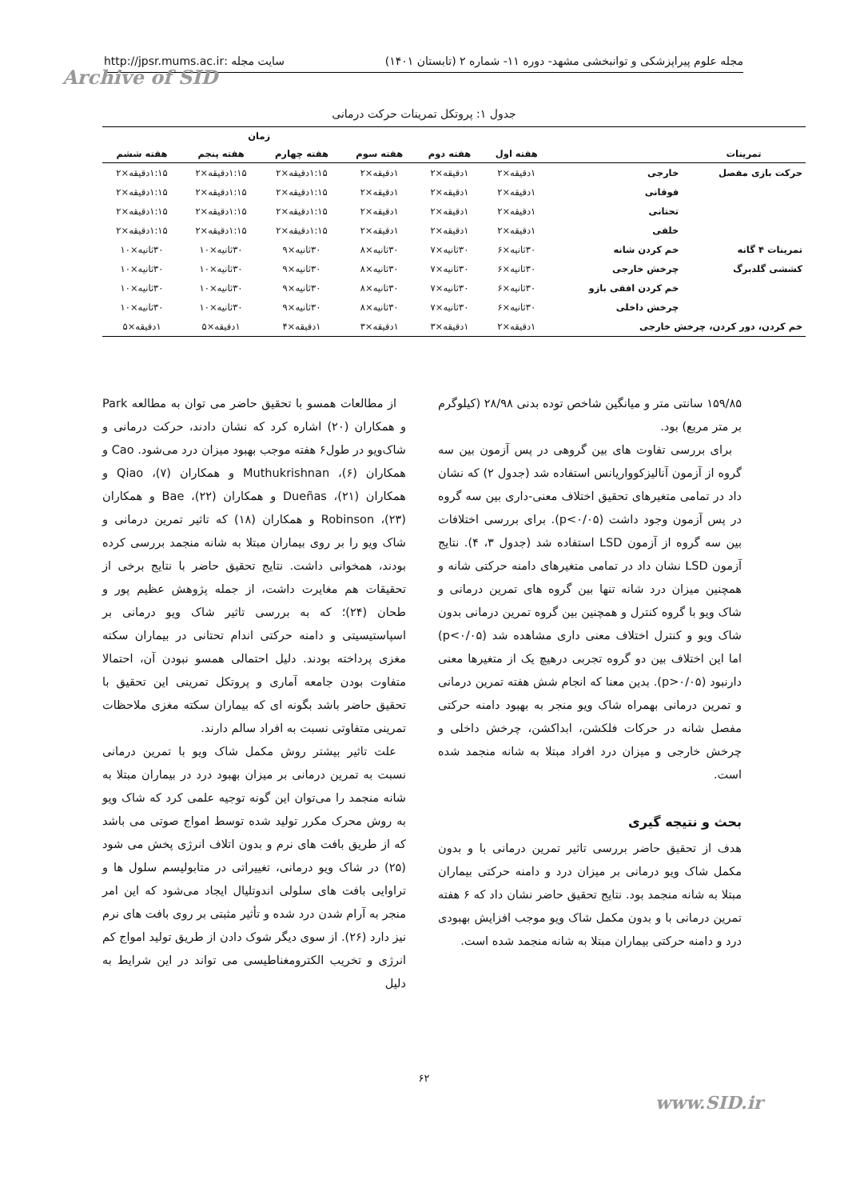مجله علوم پیراپزشکی و توانبخشی مشهد- دوره ۱۱- شماره ۲ (تابستان ۱۴۰۱) سایت مجله :http://jpsr.mums.ac.ir
Archive of SID
جدول ۱: پروتکل تمرینات حرکت درمانی
| | | | | زمان | | | |
| --- | --- | --- | --- | --- | --- | --- | --- |
| تمرینات | | هفته اول | هفته دوم | هفته سوم | هفته چهارم | هفته پنجم | هفته ششم |
| حرکت بازی مفصل | خارجی | ۱دقیقه×۲ | ۱دقیقه×۲ | ۱دقیقه×۲ | ۱:۱۵دقیقه×۲ | ۱:۱۵دقیقه×۲ | ۱:۱۵دقیقه×۲ |
| | فوقانی | ۱دقیقه×۲ | ۱دقیقه×۲ | ۱دقیقه×۲ | ۱:۱۵دقیقه×۲ | ۱:۱۵دقیقه×۲ | ۱:۱۵دقیقه×۲ |
| | تحتانی | ۱دقیقه×۲ | ۱دقیقه×۲ | ۱دقیقه×۲ | ۱:۱۵دقیقه×۲ | ۱:۱۵دقیقه×۲ | ۱:۱۵دقیقه×۲ |
| | خلفی | ۱دقیقه×۲ | ۱دقیقه×۲ | ۱دقیقه×۲ | ۱:۱۵دقیقه×۲ | ۱:۱۵دقیقه×۲ | ۱:۱۵دقیقه×۲ |
| تمرینات ۴ گانه | خم کردن شانه | ۳۰ثانیه×۶ | ۳۰ثانیه×۷ | ۳۰ثانیه×۸ | ۳۰ثانیه×۹ | ۳۰ثانیه×۱۰ | ۳۰ثانیه×۱۰ |
| کششی گلدبرگ | چرخش خارجی | ۳۰ثانیه×۶ | ۳۰ثانیه×۷ | ۳۰ثانیه×۸ | ۳۰ثانیه×۹ | ۳۰ثانیه×۱۰ | ۳۰ثانیه×۱۰ |
| | خم کردن افقی بازو | ۳۰ثانیه×۶ | ۳۰ثانیه×۷ | ۳۰ثانیه×۸ | ۳۰ثانیه×۹ | ۳۰ثانیه×۱۰ | ۳۰ثانیه×۱۰ |
| | چرخش داخلی | ۳۰ثانیه×۶ | ۳۰ثانیه×۷ | ۳۰ثانیه×۸ | ۳۰ثانیه×۹ | ۳۰ثانیه×۱۰ | ۳۰ثانیه×۱۰ |
| خم کردن، دور کردن، چرخش خارجی | | ۱دقیقه×۲ | ۱دقیقه×۳ | ۱دقیقه×۳ | ۱دقیقه×۴ | ۱دقیقه×۵ | ۱دقیقه×۵ |
۱۵۹/۸۵ سانتی متر و میانگین شاخص توده بدنی ۲۸/۹۸ (کیلوگرم بر متر مربع) بود.
برای بررسی تفاوت های بین گروهی در پس آزمون بین سه گروه از آزمون آنالیزکوواریانس استفاده شد (جدول ۲) که نشان داد در تمامی متغیرهای تحقیق اختلاف معنی-داری بین سه گروه در پس آزمون وجود داشت (p<۰/۰۵). برای بررسی اختلافات بین سه گروه از آزمون LSD استفاده شد (جدول ۳، ۴). نتایج آزمون LSD نشان داد در تمامی متغیرهای دامنه حرکتی شانه و همچنین میزان درد شانه تنها بین گروه های تمرین درمانی و شاک ویو با گروه کنترل و همچنین بین گروه تمرین درمانی بدون شاک ویو و کنترل اختلاف معنی داری مشاهده شد (p<۰/۰۵) اما این اختلاف بین دو گروه تجربی درهیچ یک از متغیرها معنی دارنبود (p>۰/۰۵). بدین معنا که انجام شش هفته تمرین درمانی و تمرین درمانی بهمراه شاک ویو منجر به بهبود دامنه حرکتی مفصل شانه در حرکات فلکشن، ابداکشن، چرخش داخلی و چرخش خارجی و میزان درد افراد مبتلا به شانه منجمد شده است.
بحث و نتیجه گیری
هدف از تحقیق حاضر بررسی تاثیر تمرین درمانی با و بدون مکمل شاک ویو درمانی بر میزان درد و دامنه حرکتی بیماران مبتلا به شانه منجمد بود. نتایج تحقیق حاضر نشان داد که ۶ هفته تمرین درمانی با و بدون مکمل شاک ویو موجب افزایش بهبودی درد و دامنه حرکتی بیماران مبتلا به شانه منجمد شده است.
از مطالعات همسو با تحقیق حاضر می توان به مطالعه Park و همکاران (۲۰) اشاره کرد که نشان دادند، حرکت درمانی و شاک‌ویو در طول۶ هفته موجب بهبود میزان درد می‌شود. Cao و همکاران (۶)، Muthukrishnan و همکاران (۷)، Qiao و همکاران (۲۱)، Dueñas و همکاران (۲۲)، Bae و همکاران (۲۳)، Robinson و همکاران (۱۸) که تاثیر تمرین درمانی و شاک ویو را بر روی بیماران مبتلا به شانه منجمد بررسی کرده بودند، همخوانی داشت. نتایج تحقیق حاضر با نتایج برخی از تحقیقات هم مغایرت داشت، از جمله پژوهش عظیم پور و طحان (۲۴)؛ که به بررسی تاثیر شاک ویو درمانی بر اسپاستیسیتی و دامنه حرکتی اندام تحتانی در بیماران سکته مغزی پرداخته بودند. دلیل احتمالی همسو نبودن آن، احتمالا متفاوت بودن جامعه آماری و پروتکل تمرینی این تحقیق با تحقیق حاضر باشد بگونه ای که بیماران سکته مغزی ملاحظات تمرینی متفاوتی نسبت به افراد سالم دارند.
علت تاثیر بیشتر روش مکمل شاک ویو با تمرین درمانی نسبت به تمرین درمانی بر میزان بهبود درد در بیماران مبتلا به شانه منجمد را می‌توان این گونه توجیه علمی کرد که شاک ویو به روش محرک مکرر تولید شده توسط امواج صوتی می باشد که از طریق بافت های نرم و بدون اتلاف انرژی پخش می شود (۲۵) در شاک ویو درمانی، تغییراتی در متابولیسم سلول ها و تراوایی بافت های سلولی اندوتلیال ایجاد می‌شود که این امر منجر به آرام شدن درد شده و تأثیر مثبتی بر روی بافت های نرم نیز دارد (۲۶). از سوی دیگر شوک دادن از طریق تولید امواج کم انرژی و تخریب الکترومغناطیسی می تواند در این شرایط به دلیل
۶۲
www.SID.ir